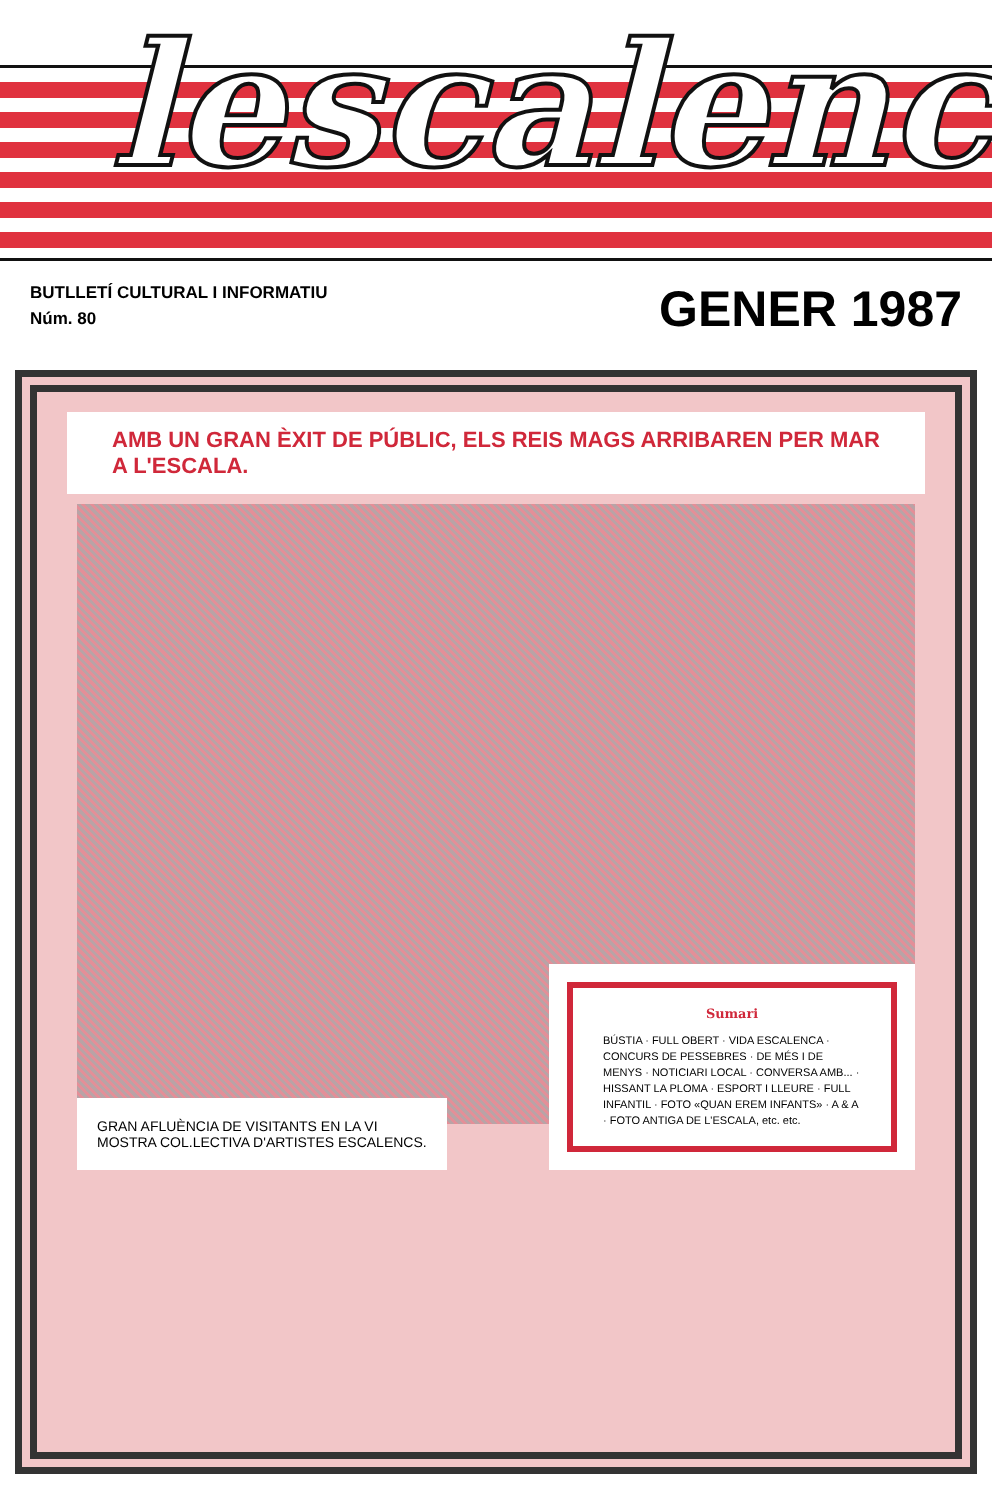lescalenc
BUTLLETÍ CULTURAL I INFORMATIU
Núm. 80
GENER 1987
AMB UN GRAN ÈXIT DE PÚBLIC, ELS REIS MAGS ARRIBAREN PER MAR A L'ESCALA.
GRAN AFLUÈNCIA DE VISITANTS EN LA VI MOSTRA COL.LECTIVA D'ARTISTES ESCALENCS.
Sumari
BÚSTIA · FULL OBERT · VIDA ESCALENCA · CONCURS DE PESSEBRES · DE MÉS I DE MENYS · NOTICIARI LOCAL · CONVERSA AMB... · HISSANT LA PLOMA · ESPORT I LLEURE · FULL INFANTIL · FOTO «QUAN EREM INFANTS» · A & A · FOTO ANTIGA DE L'ESCALA, etc. etc.